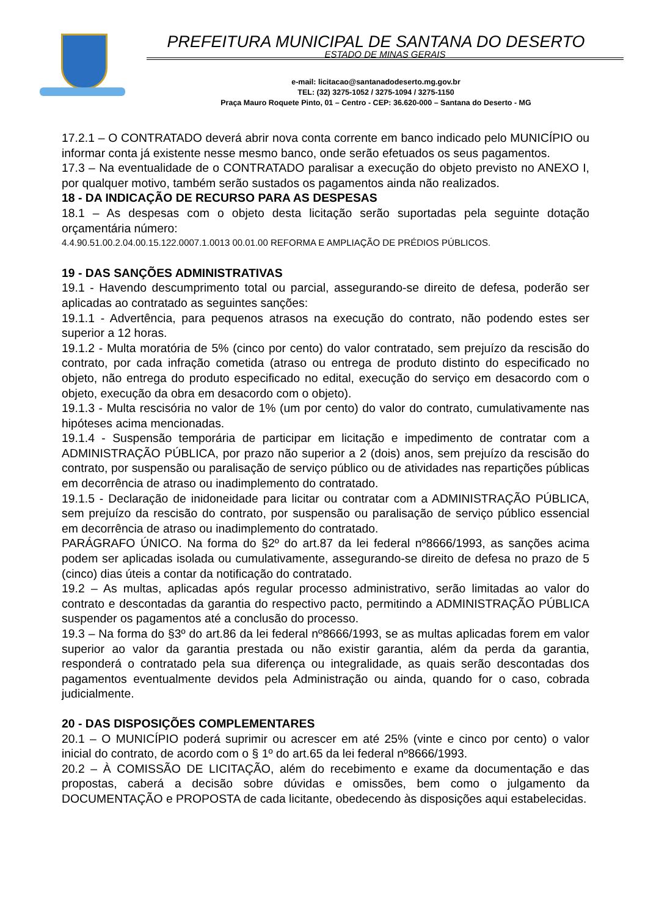PREFEITURA MUNICIPAL DE SANTANA DO DESERTO
ESTADO DE MINAS GERAIS
e-mail: licitacao@santanadodeserto.mg.gov.br
TEL: (32) 3275-1052 / 3275-1094 / 3275-1150
Praça Mauro Roquete Pinto, 01 – Centro - CEP: 36.620-000 – Santana do Deserto - MG
17.2.1 – O CONTRATADO deverá abrir nova conta corrente em banco indicado pelo MUNICÍPIO ou informar conta já existente nesse mesmo banco, onde serão efetuados os seus pagamentos.
17.3 – Na eventualidade de o CONTRATADO paralisar a execução do objeto previsto no ANEXO I, por qualquer motivo, também serão sustados os pagamentos ainda não realizados.
18 - DA INDICAÇÃO DE RECURSO PARA AS DESPESAS
18.1 – As despesas com o objeto desta licitação serão suportadas pela seguinte dotação orçamentária número:
4.4.90.51.00.2.04.00.15.122.0007.1.0013 00.01.00 REFORMA E AMPLIAÇÃO DE PRÉDIOS PÚBLICOS.
19 - DAS SANÇÕES ADMINISTRATIVAS
19.1 - Havendo descumprimento total ou parcial, assegurando-se direito de defesa, poderão ser aplicadas ao contratado as seguintes sanções:
19.1.1 - Advertência, para pequenos atrasos na execução do contrato, não podendo estes ser superior a 12 horas.
19.1.2 - Multa moratória de 5% (cinco por cento) do valor contratado, sem prejuízo da rescisão do contrato, por cada infração cometida (atraso ou entrega de produto distinto do especificado no objeto, não entrega do produto especificado no edital, execução do serviço em desacordo com o objeto, execução da obra em desacordo com o objeto).
19.1.3 - Multa rescisória no valor de 1% (um por cento) do valor do contrato, cumulativamente nas hipóteses acima mencionadas.
19.1.4 - Suspensão temporária de participar em licitação e impedimento de contratar com a ADMINISTRAÇÃO PÚBLICA, por prazo não superior a 2 (dois) anos, sem prejuízo da rescisão do contrato, por suspensão ou paralisação de serviço público ou de atividades nas repartições públicas em decorrência de atraso ou inadimplemento do contratado.
19.1.5 - Declaração de inidoneidade para licitar ou contratar com a ADMINISTRAÇÃO PÚBLICA, sem prejuízo da rescisão do contrato, por suspensão ou paralisação de serviço público essencial em decorrência de atraso ou inadimplemento do contratado.
PARÁGRAFO ÚNICO. Na forma do §2º do art.87 da lei federal nº8666/1993, as sanções acima podem ser aplicadas isolada ou cumulativamente, assegurando-se direito de defesa no prazo de 5 (cinco) dias úteis a contar da notificação do contratado.
19.2 – As multas, aplicadas após regular processo administrativo, serão limitadas ao valor do contrato e descontadas da garantia do respectivo pacto, permitindo a ADMINISTRAÇÃO PÚBLICA suspender os pagamentos até a conclusão do processo.
19.3 – Na forma do §3º do art.86 da lei federal nº8666/1993, se as multas aplicadas forem em valor superior ao valor da garantia prestada ou não existir garantia, além da perda da garantia, responderá o contratado pela sua diferença ou integralidade, as quais serão descontadas dos pagamentos eventualmente devidos pela Administração ou ainda, quando for o caso, cobrada judicialmente.
20 - DAS DISPOSIÇÕES COMPLEMENTARES
20.1 – O MUNICÍPIO poderá suprimir ou acrescer em até 25% (vinte e cinco por cento) o valor inicial do contrato, de acordo com o § 1º do art.65 da lei federal nº8666/1993.
20.2 – À COMISSÃO DE LICITAÇÃO, além do recebimento e exame da documentação e das propostas, caberá a decisão sobre dúvidas e omissões, bem como o julgamento da DOCUMENTAÇÃO e PROPOSTA de cada licitante, obedecendo às disposições aqui estabelecidas.